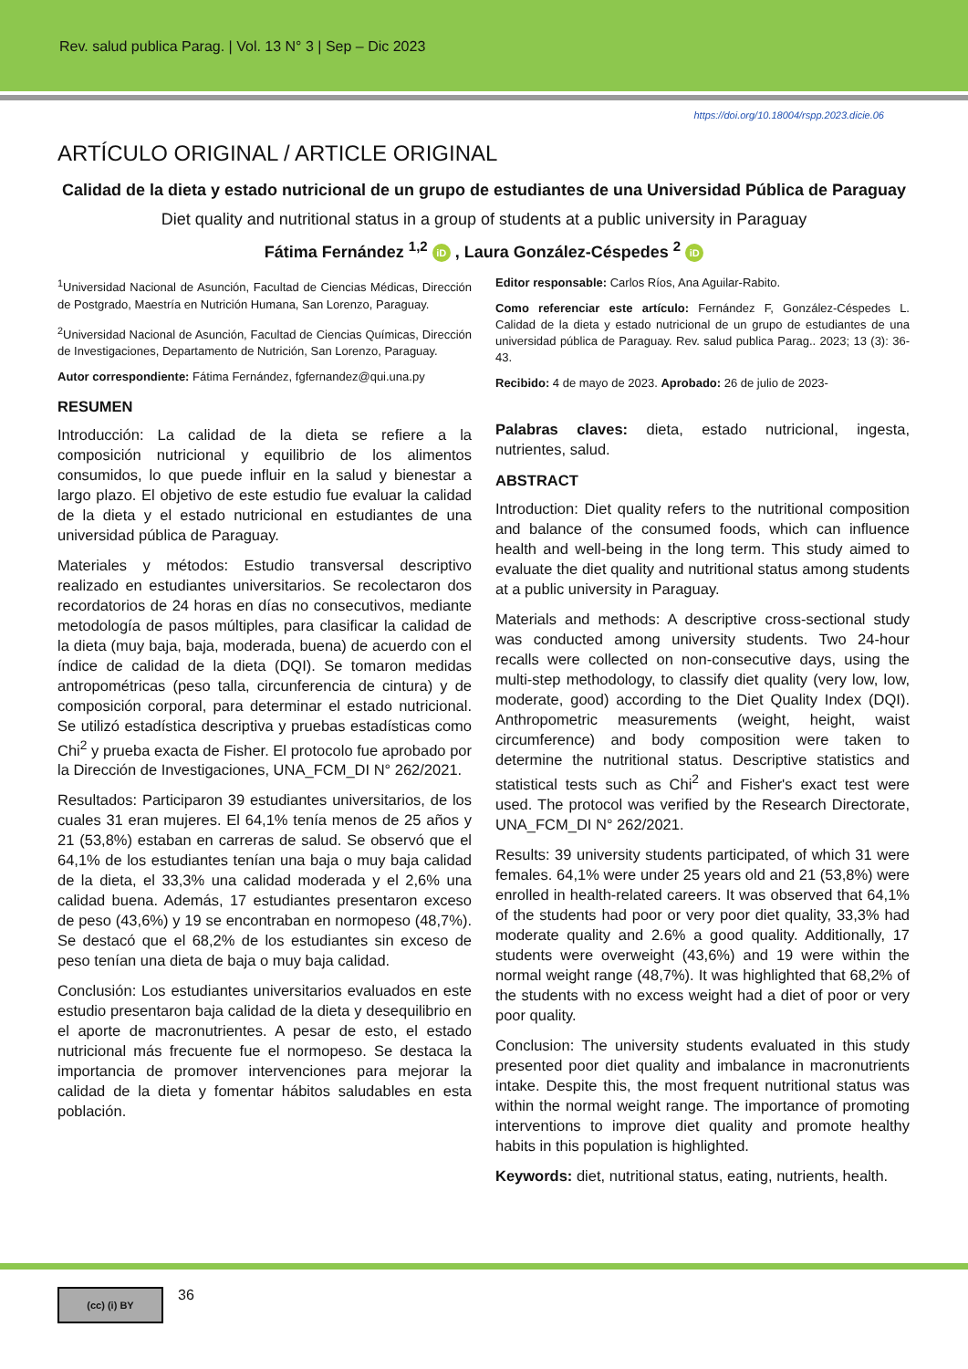Rev. salud publica Parag. | Vol. 13 N° 3 | Sep – Dic 2023
https://doi.org/10.18004/rspp.2023.dicie.06
ARTÍCULO ORIGINAL / ARTICLE ORIGINAL
Calidad de la dieta y estado nutricional de un grupo de estudiantes de una Universidad Pública de Paraguay
Diet quality and nutritional status in a group of students at a public university in Paraguay
Fátima Fernández <sup>1,2</sup> iD , Laura González-Céspedes <sup>2</sup> iD
<sup>1</sup> Universidad Nacional de Asunción, Facultad de Ciencias Médicas, Dirección de Postgrado, Maestría en Nutrición Humana, San Lorenzo, Paraguay.
<sup>2</sup> Universidad Nacional de Asunción, Facultad de Ciencias Químicas, Dirección de Investigaciones, Departamento de Nutrición, San Lorenzo, Paraguay.
Autor correspondiente: Fátima Fernández, fgfernandez@qui.una.py
RESUMEN
Introducción: La calidad de la dieta se refiere a la composición nutricional y equilibrio de los alimentos consumidos, lo que puede influir en la salud y bienestar a largo plazo. El objetivo de este estudio fue evaluar la calidad de la dieta y el estado nutricional en estudiantes de una universidad pública de Paraguay.
Materiales y métodos: Estudio transversal descriptivo realizado en estudiantes universitarios. Se recolectaron dos recordatorios de 24 horas en días no consecutivos, mediante metodología de pasos múltiples, para clasificar la calidad de la dieta (muy baja, baja, moderada, buena) de acuerdo con el índice de calidad de la dieta (DQI). Se tomaron medidas antropométricas (peso talla, circunferencia de cintura) y de composición corporal, para determinar el estado nutricional. Se utilizó estadística descriptiva y pruebas estadísticas como Chi<sup>2</sup> y prueba exacta de Fisher. El protocolo fue aprobado por la Dirección de Investigaciones, UNA_FCM_DI N° 262/2021.
Resultados: Participaron 39 estudiantes universitarios, de los cuales 31 eran mujeres. El 64,1% tenía menos de 25 años y 21 (53,8%) estaban en carreras de salud. Se observó que el 64,1% de los estudiantes tenían una baja o muy baja calidad de la dieta, el 33,3% una calidad moderada y el 2,6% una calidad buena. Además, 17 estudiantes presentaron exceso de peso (43,6%) y 19 se encontraban en normopeso (48,7%). Se destacó que el 68,2% de los estudiantes sin exceso de peso tenían una dieta de baja o muy baja calidad.
Conclusión: Los estudiantes universitarios evaluados en este estudio presentaron baja calidad de la dieta y desequilibrio en el aporte de macronutrientes. A pesar de esto, el estado nutricional más frecuente fue el normopeso. Se destaca la importancia de promover intervenciones para mejorar la calidad de la dieta y fomentar hábitos saludables en esta población.
Editor responsable: Carlos Ríos, Ana Aguilar-Rabito.
Como referenciar este artículo: Fernández F, González-Céspedes L. Calidad de la dieta y estado nutricional de un grupo de estudiantes de una universidad pública de Paraguay. Rev. salud publica Parag.. 2023; 13 (3): 36-43.
Recibido: 4 de mayo de 2023. Aprobado: 26 de julio de 2023-
Palabras claves: dieta, estado nutricional, ingesta, nutrientes, salud.
ABSTRACT
Introduction: Diet quality refers to the nutritional composition and balance of the consumed foods, which can influence health and well-being in the long term. This study aimed to evaluate the diet quality and nutritional status among students at a public university in Paraguay.
Materials and methods: A descriptive cross-sectional study was conducted among university students. Two 24-hour recalls were collected on non-consecutive days, using the multi-step methodology, to classify diet quality (very low, low, moderate, good) according to the Diet Quality Index (DQI). Anthropometric measurements (weight, height, waist circumference) and body composition were taken to determine the nutritional status. Descriptive statistics and statistical tests such as Chi<sup>2</sup> and Fisher's exact test were used. The protocol was verified by the Research Directorate, UNA_FCM_DI N° 262/2021.
Results: 39 university students participated, of which 31 were females. 64,1% were under 25 years old and 21 (53,8%) were enrolled in health-related careers. It was observed that 64,1% of the students had poor or very poor diet quality, 33,3% had moderate quality and 2.6% a good quality. Additionally, 17 students were overweight (43,6%) and 19 were within the normal weight range (48,7%). It was highlighted that 68,2% of the students with no excess weight had a diet of poor or very poor quality.
Conclusion: The university students evaluated in this study presented poor diet quality and imbalance in macronutrients intake. Despite this, the most frequent nutritional status was within the normal weight range. The importance of promoting interventions to improve diet quality and promote healthy habits in this population is highlighted.
Keywords: diet, nutritional status, eating, nutrients, health.
(cc) (i) BY
36